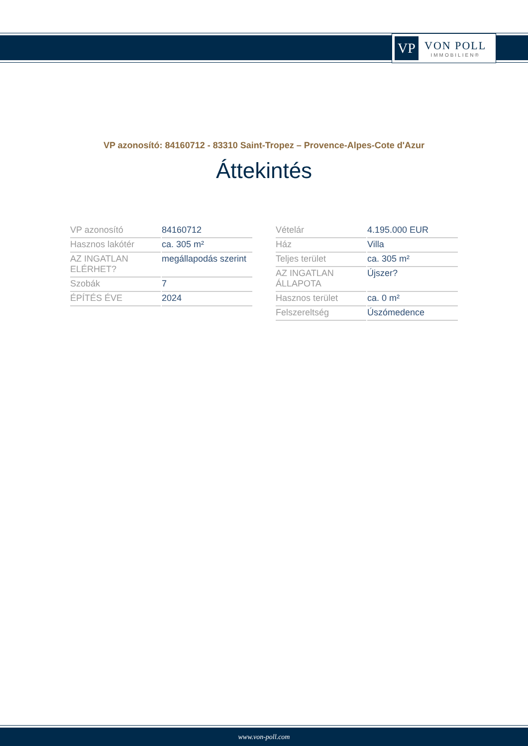VP
VON POLL
IMMOBILIEN®
VP azonosító: 84160712 - 83310 Saint-Tropez – Provence-Alpes-Cote d'Azur
Áttekintés
| VP azonosító | 84160712 |
| Hasznos lakótér | ca. 305 m² |
| AZ INGATLAN ELÉRHET? | megállapodás szerint |
| Szobák | 7 |
| ÉPÍTÉS ÉVE | 2024 |
| Vételár | 4.195.000 EUR |
| Ház | Villa |
| Teljes terület | ca. 305 m² |
| AZ INGATLAN ÁLLAPOTA | Újszer? |
| Hasznos terület | ca. 0 m² |
| Felszereltség | Úszómedence |
www.von-poll.com